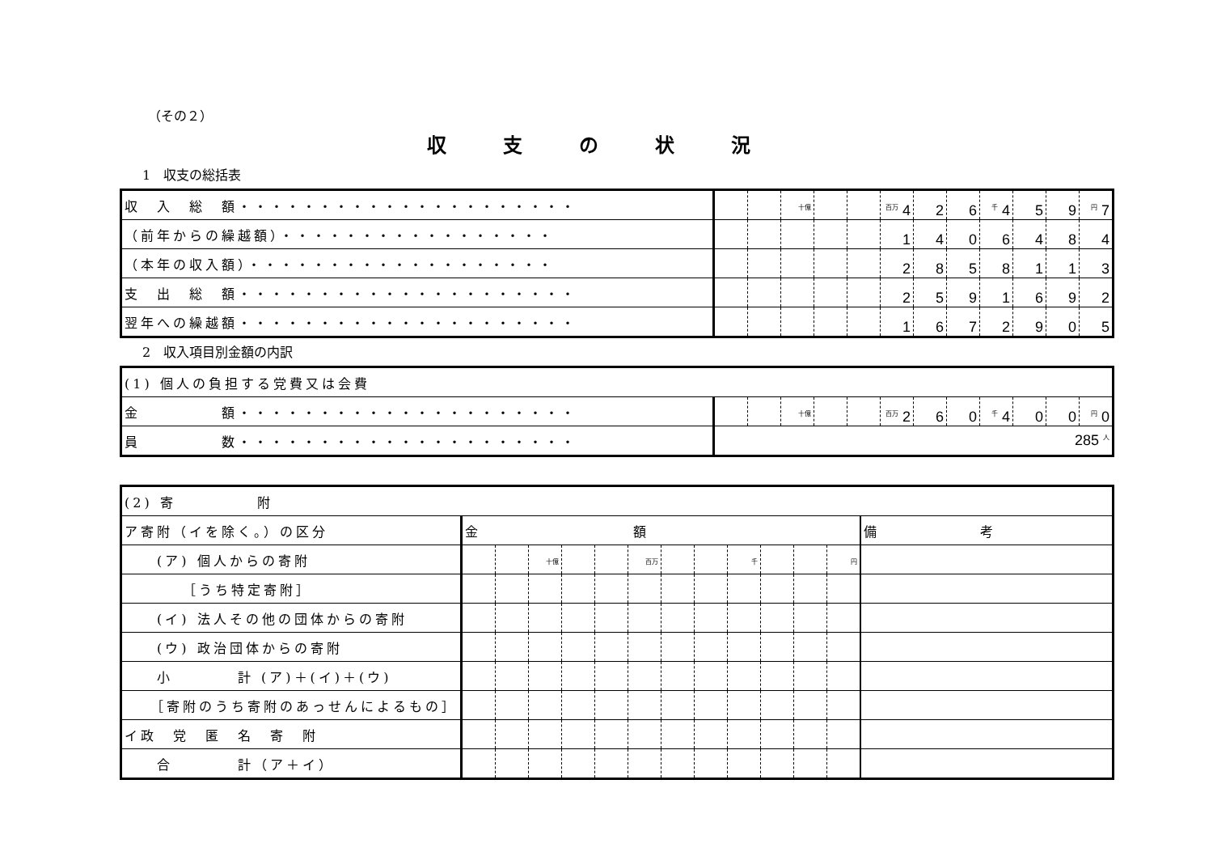（その２）
収支の状況
1　収支の総括表
| 収 入 総 額・・・・・・・・・・・・・・・・・・・・・ | | | <sup>十億</sup> | | | <sup>百万</sup> 4 | 2 | 6 | <sup>千</sup> 4 | 5 | 9 | <sup>円</sup> 7 |
| （前年からの繰越額）・・・・・・・・・・・・・・・・・ | | | | | | 1 | 4 | 0 | 6 | 4 | 8 | 4 |
| （本年の収入額）・・・・・・・・・・・・・・・・・・・ | | | | | | 2 | 8 | 5 | 8 | 1 | 1 | 3 |
| 支 出 総 額・・・・・・・・・・・・・・・・・・・・・ | | | | | | 2 | 5 | 9 | 1 | 6 | 9 | 2 |
| 翌年への繰越額・・・・・・・・・・・・・・・・・・・・・ | | | | | | 1 | 6 | 7 | 2 | 9 | 0 | 5 |
2　収入項目別金額の内訳
| (1) 個人の負担する党費又は会費 | | | | | | | | | | | | |
| 金 額・・・・・・・・・・・・・・・・・・・・・ | | | <sup>十億</sup> | | | <sup>百万</sup> 2 | 6 | 0 | <sup>千</sup> 4 | 0 | 0 | <sup>円</sup> 0 |
| 員 数・・・・・・・・・・・・・・・・・・・・・ | 285 <sup>人</sup> | | | | | | | | | | | |
| (2) 寄 附 | | | | | | | | | | | | | |
| ア寄附（イを除く。）の区分 | 金 額 | | | | | | | | | | | | 備 考 |
| (ア) 個人からの寄附 | | | <sup>十億</sup> | | | <sup>百万</sup> | | | <sup>千</sup> | | | <sup>円</sup> | |
| ［うち特定寄附］ | | | | | | | | | | | | | |
| (イ) 法人その他の団体からの寄附 | | | | | | | | | | | | | |
| (ウ) 政治団体からの寄附 | | | | | | | | | | | | | |
| 小 計 (ア)＋(イ)＋(ウ) | | | | | | | | | | | | | |
| ［寄附のうち寄附のあっせんによるもの］ | | | | | | | | | | | | | |
| イ政 党 匿 名 寄 附 | | | | | | | | | | | | | |
| 合 計（ア＋イ） | | | | | | | | | | | | | |